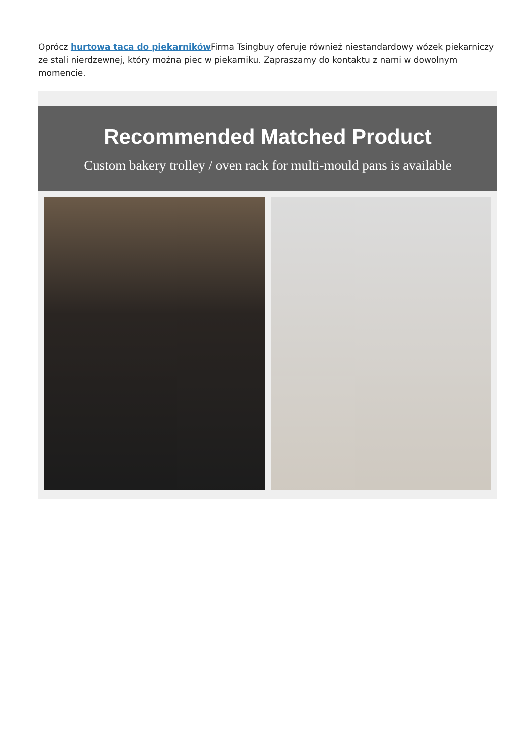Oprócz hurtowa taca do piekarników Firma Tsingbuy oferuje również niestandardowy wózek piekarniczy ze stali nierdzewnej, który można piec w piekarniku. Zapraszamy do kontaktu z nami w dowolnym momencie.
Recommended Matched Product
Custom bakery trolley / oven rack for multi-mould pans is available